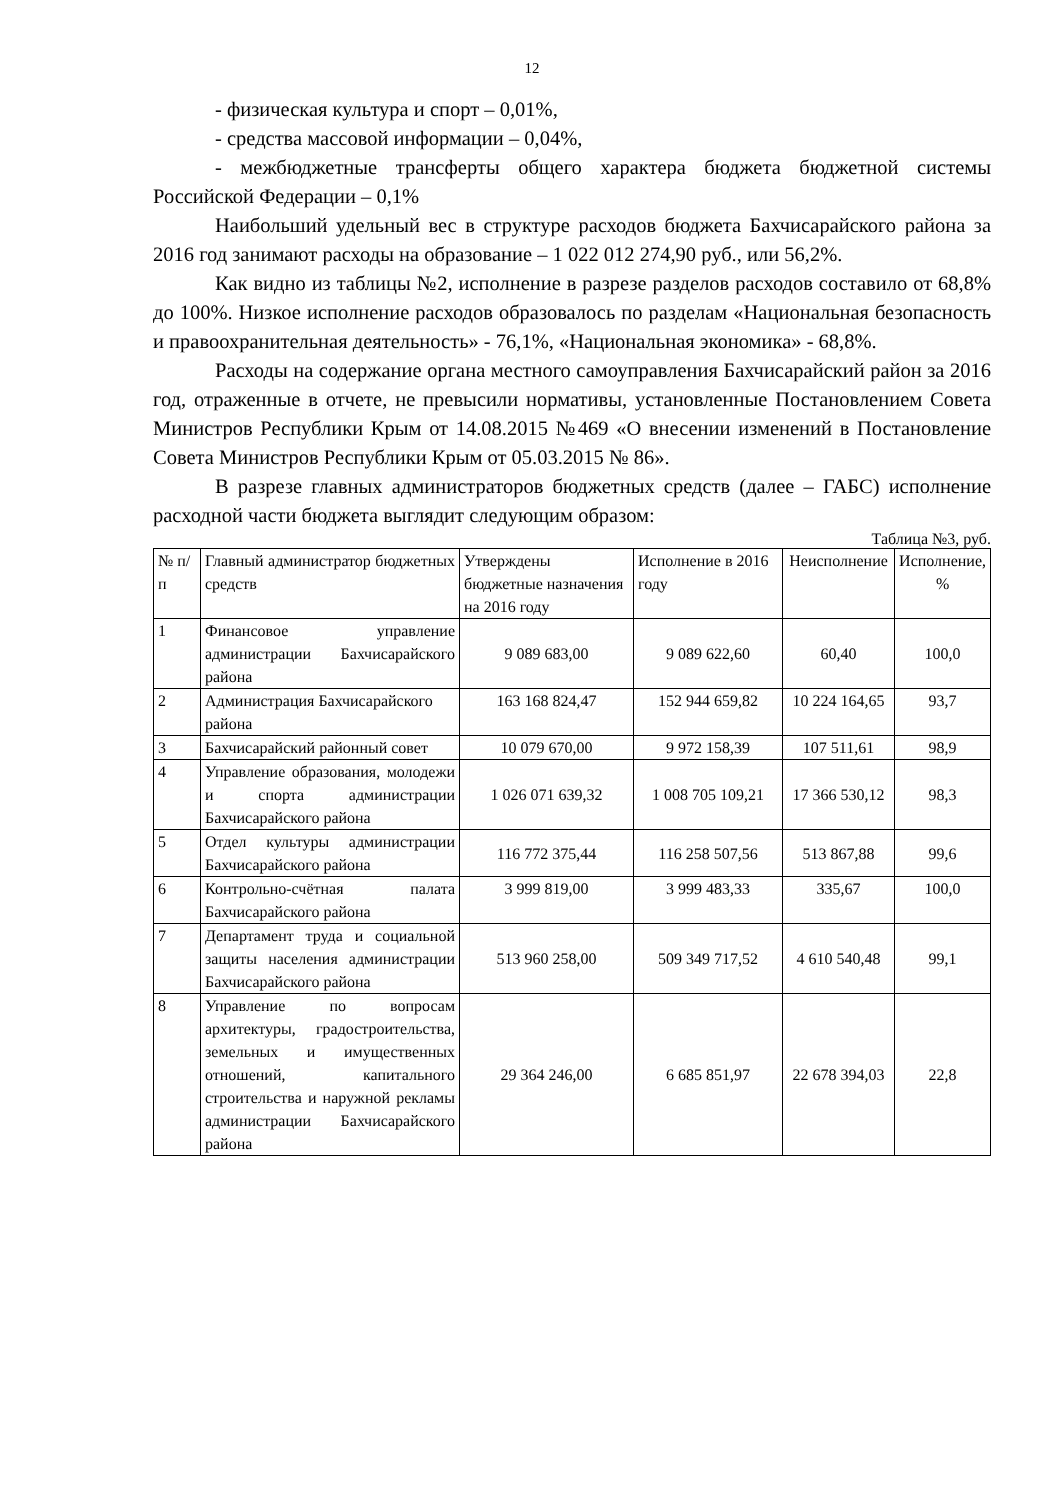12
- физическая культура и спорт – 0,01%,
- средства массовой информации – 0,04%,
- межбюджетные трансферты общего характера бюджета бюджетной системы Российской Федерации – 0,1%
Наибольший удельный вес в структуре расходов бюджета Бахчисарайского района за 2016 год занимают расходы на образование – 1 022 012 274,90 руб., или 56,2%.
Как видно из таблицы №2, исполнение в разрезе разделов расходов составило от 68,8% до 100%. Низкое исполнение расходов образовалось по разделам «Национальная безопасность и правоохранительная деятельность» - 76,1%, «Национальная экономика» - 68,8%.
Расходы на содержание органа местного самоуправления Бахчисарайский район за 2016 год, отраженные в отчете, не превысили нормативы, установленные Постановлением Совета Министров Республики Крым от 14.08.2015 №469 «О внесении изменений в Постановление Совета Министров Республики Крым от 05.03.2015 № 86».
В разрезе главных администраторов бюджетных средств (далее – ГАБС) исполнение расходной части бюджета выглядит следующим образом:
Таблица №3, руб.
| № п/п | Главный администратор бюджетных средств | Утверждены бюджетные назначения на 2016 году | Исполнение в 2016 году | Неисполнение | Исполнение, % |
| --- | --- | --- | --- | --- | --- |
| 1 | Финансовое управление администрации Бахчисарайского района | 9 089 683,00 | 9 089 622,60 | 60,40 | 100,0 |
| 2 | Администрация Бахчисарайского района | 163 168 824,47 | 152 944 659,82 | 10 224 164,65 | 93,7 |
| 3 | Бахчисарайский районный совет | 10 079 670,00 | 9 972 158,39 | 107 511,61 | 98,9 |
| 4 | Управление образования, молодежи и спорта администрации Бахчисарайского района | 1 026 071 639,32 | 1 008 705 109,21 | 17 366 530,12 | 98,3 |
| 5 | Отдел культуры администрации Бахчисарайского района | 116 772 375,44 | 116 258 507,56 | 513 867,88 | 99,6 |
| 6 | Контрольно-счётная палата Бахчисарайского района | 3 999 819,00 | 3 999 483,33 | 335,67 | 100,0 |
| 7 | Департамент труда и социальной защиты населения администрации Бахчисарайского района | 513 960 258,00 | 509 349 717,52 | 4 610 540,48 | 99,1 |
| 8 | Управление по вопросам архитектуры, градостроительства, земельных и имущественных отношений, капитального строительства и наружной рекламы администрации Бахчисарайского района | 29 364 246,00 | 6 685 851,97 | 22 678 394,03 | 22,8 |